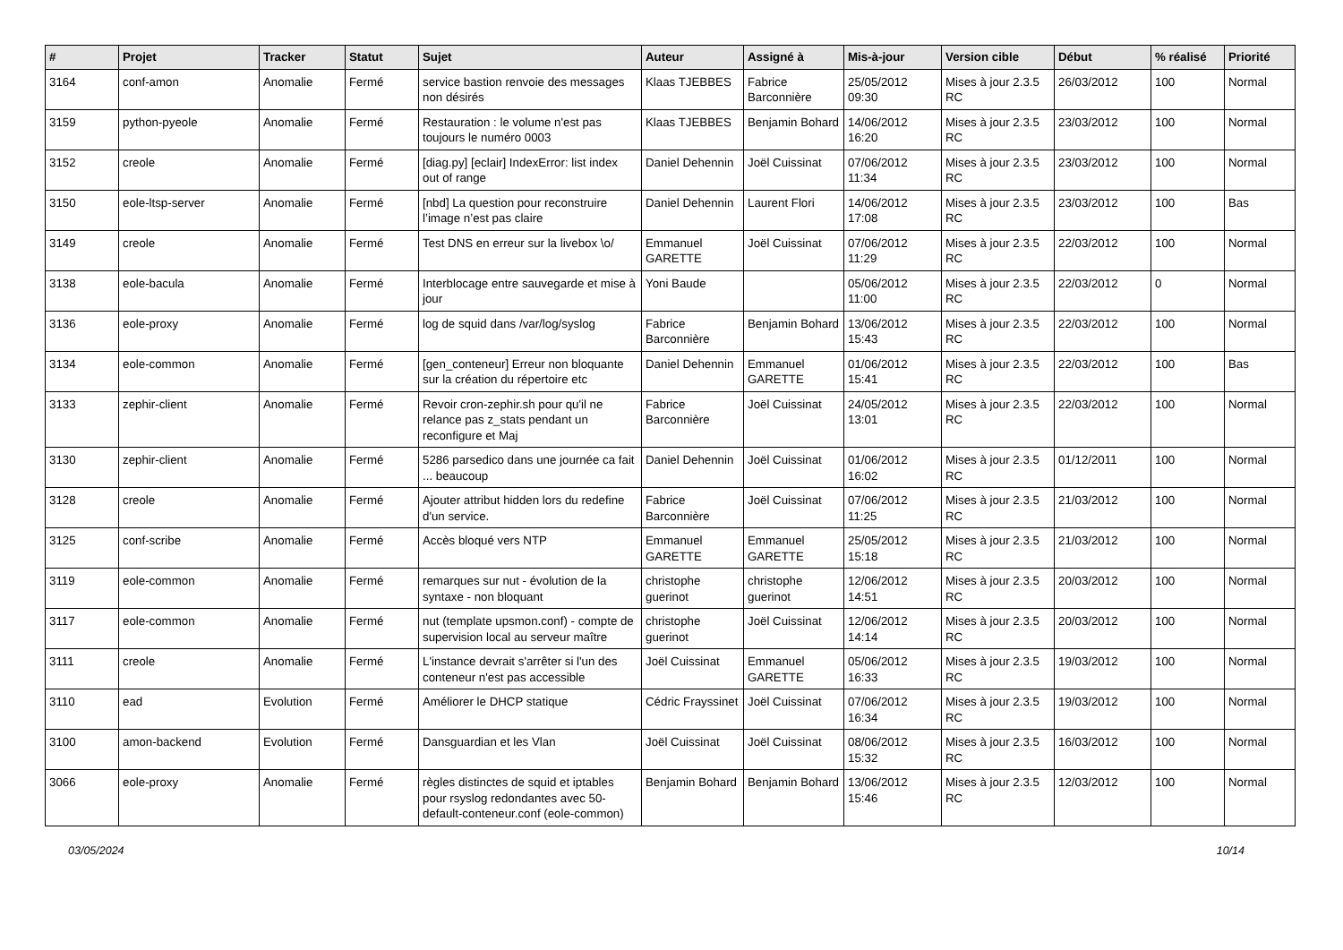| # | Projet | Tracker | Statut | Sujet | Auteur | Assigné à | Mis-à-jour | Version cible | Début | % réalisé | Priorité |
| --- | --- | --- | --- | --- | --- | --- | --- | --- | --- | --- | --- |
| 3164 | conf-amon | Anomalie | Fermé | service bastion renvoie des messages non désirés | Klaas TJEBBES | Fabrice Barconnière | 25/05/2012 09:30 | Mises à jour 2.3.5 RC | 26/03/2012 | 100 | Normal |
| 3159 | python-pyeole | Anomalie | Fermé | Restauration : le volume n'est pas toujours le numéro 0003 | Klaas TJEBBES | Benjamin Bohard | 14/06/2012 16:20 | Mises à jour 2.3.5 RC | 23/03/2012 | 100 | Normal |
| 3152 | creole | Anomalie | Fermé | [diag.py] [eclair] IndexError: list index out of range | Daniel Dehennin | Joël Cuissinat | 07/06/2012 11:34 | Mises à jour 2.3.5 RC | 23/03/2012 | 100 | Normal |
| 3150 | eole-ltsp-server | Anomalie | Fermé | [nbd] La question pour reconstruire l’image n’est pas claire | Daniel Dehennin | Laurent Flori | 14/06/2012 17:08 | Mises à jour 2.3.5 RC | 23/03/2012 | 100 | Bas |
| 3149 | creole | Anomalie | Fermé | Test DNS en erreur sur la livebox \o/ | Emmanuel GARETTE | Joël Cuissinat | 07/06/2012 11:29 | Mises à jour 2.3.5 RC | 22/03/2012 | 100 | Normal |
| 3138 | eole-bacula | Anomalie | Fermé | Interblocage entre sauvegarde et mise à jour | Yoni Baude | | 05/06/2012 11:00 | Mises à jour 2.3.5 RC | 22/03/2012 | 0 | Normal |
| 3136 | eole-proxy | Anomalie | Fermé | log de squid dans /var/log/syslog | Fabrice Barconnière | Benjamin Bohard | 13/06/2012 15:43 | Mises à jour 2.3.5 RC | 22/03/2012 | 100 | Normal |
| 3134 | eole-common | Anomalie | Fermé | [gen_conteneur] Erreur non bloquante sur la création du répertoire etc | Daniel Dehennin | Emmanuel GARETTE | 01/06/2012 15:41 | Mises à jour 2.3.5 RC | 22/03/2012 | 100 | Bas |
| 3133 | zephir-client | Anomalie | Fermé | Revoir cron-zephir.sh pour qu'il ne relance pas z_stats pendant un reconfigure et Maj | Fabrice Barconnière | Joël Cuissinat | 24/05/2012 13:01 | Mises à jour 2.3.5 RC | 22/03/2012 | 100 | Normal |
| 3130 | zephir-client | Anomalie | Fermé | 5286 parsedico dans une journée ca fait ... beaucoup | Daniel Dehennin | Joël Cuissinat | 01/06/2012 16:02 | Mises à jour 2.3.5 RC | 01/12/2011 | 100 | Normal |
| 3128 | creole | Anomalie | Fermé | Ajouter attribut hidden lors du redefine d'un service. | Fabrice Barconnière | Joël Cuissinat | 07/06/2012 11:25 | Mises à jour 2.3.5 RC | 21/03/2012 | 100 | Normal |
| 3125 | conf-scribe | Anomalie | Fermé | Accès bloqué vers NTP | Emmanuel GARETTE | Emmanuel GARETTE | 25/05/2012 15:18 | Mises à jour 2.3.5 RC | 21/03/2012 | 100 | Normal |
| 3119 | eole-common | Anomalie | Fermé | remarques sur nut - évolution de la syntaxe - non bloquant | christophe guerinot | christophe guerinot | 12/06/2012 14:51 | Mises à jour 2.3.5 RC | 20/03/2012 | 100 | Normal |
| 3117 | eole-common | Anomalie | Fermé | nut (template upsmon.conf) - compte de supervision local au serveur maître | christophe guerinot | Joël Cuissinat | 12/06/2012 14:14 | Mises à jour 2.3.5 RC | 20/03/2012 | 100 | Normal |
| 3111 | creole | Anomalie | Fermé | L'instance devrait s'arrêter si l'un des conteneur n'est pas accessible | Joël Cuissinat | Emmanuel GARETTE | 05/06/2012 16:33 | Mises à jour 2.3.5 RC | 19/03/2012 | 100 | Normal |
| 3110 | ead | Evolution | Fermé | Améliorer le DHCP statique | Cédric Frayssinet | Joël Cuissinat | 07/06/2012 16:34 | Mises à jour 2.3.5 RC | 19/03/2012 | 100 | Normal |
| 3100 | amon-backend | Evolution | Fermé | Dansguardian et les Vlan | Joël Cuissinat | Joël Cuissinat | 08/06/2012 15:32 | Mises à jour 2.3.5 RC | 16/03/2012 | 100 | Normal |
| 3066 | eole-proxy | Anomalie | Fermé | règles distinctes de squid et iptables pour rsyslog redondantes avec 50-default-conteneur.conf (eole-common) | Benjamin Bohard | Benjamin Bohard | 13/06/2012 15:46 | Mises à jour 2.3.5 RC | 12/03/2012 | 100 | Normal |
03/05/2024 10/14